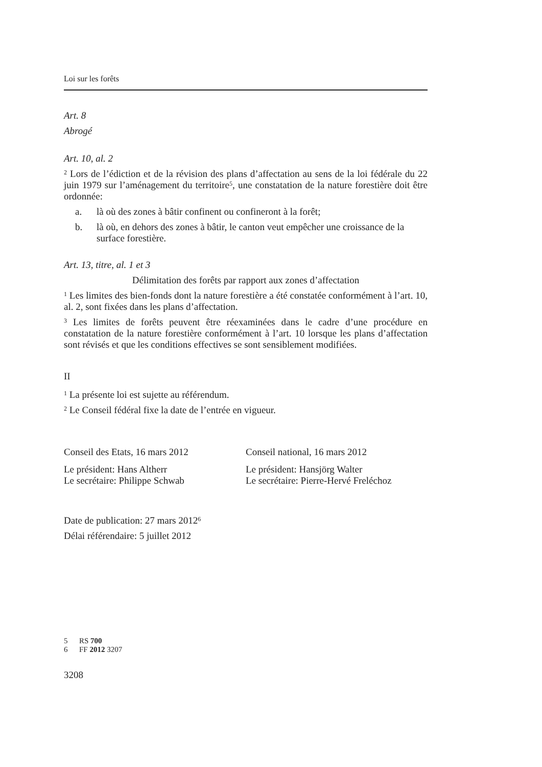Loi sur les forêts
Art. 8
Abrogé
Art. 10, al. 2
<sup>2</sup> Lors de l’édiction et de la révision des plans d’affectation au sens de la loi fédérale du 22 juin 1979 sur l’aménagement du territoire<sup>5</sup>, une constatation de la nature forestière doit être ordonnée:
a. là où des zones à bâtir confinent ou confineront à la forêt;
b. là où, en dehors des zones à bâtir, le canton veut empêcher une croissance de la surface forestière.
Art. 13, titre, al. 1 et 3
Délimitation des forêts par rapport aux zones d’affectation
<sup>1</sup> Les limites des bien-fonds dont la nature forestière a été constatée conformément à l’art. 10, al. 2, sont fixées dans les plans d’affectation.
<sup>3</sup> Les limites de forêts peuvent être réexaminées dans le cadre d’une procédure en constatation de la nature forestière conformément à l’art. 10 lorsque les plans d’affectation sont révisés et que les conditions effectives se sont sensiblement modifiées.
II
<sup>1</sup> La présente loi est sujette au référendum.
<sup>2</sup> Le Conseil fédéral fixe la date de l’entrée en vigueur.
Conseil des Etats, 16 mars 2012 Conseil national, 16 mars 2012
Le président: Hans Altherr
Le secrétaire: Philippe Schwab
Le président: Hansjörg Walter
Le secrétaire: Pierre-Hervé Freléchoz
Date de publication: 27 mars 2012<sup>6</sup>
Délai référendaire: 5 juillet 2012
5 RS 700
6 FF 2012 3207
3208